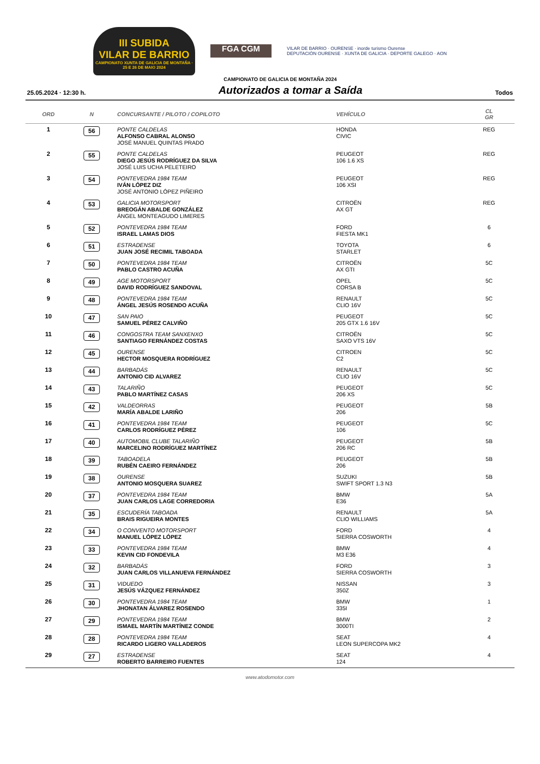III SUBIDA
VILAR DE BARRIO
CAMPIONATO XUNTA DE GALICIA DE MONTAÑA · 25 E 26 DE MAIO 2024
FGA CGM
VILAR DE BARRIO · OURENSE · inorde turismo Ourense
DEPUTACIÓN OURENSE · XUNTA DE GALICIA · DEPORTE GALEGO · AON
CAMPIONATO DE GALICIA DE MONTAÑA 2024
25.05.2024 · 12:30 h.
Autorizados a tomar a Saída
Todos
| ORD | N | CONCURSANTE / PILOTO / COPILOTO | VEHÍCULO | CL GR |
| --- | --- | --- | --- | --- |
| 1 | 56 | PONTE CALDELAS ALFONSO CABRAL ALONSO JOSÉ MANUEL QUINTAS PRADO | HONDA CIVIC | REG |
| 2 | 55 | PONTE CALDELAS DIEGO JESÚS RODRÍGUEZ DA SILVA JOSÉ LUIS UCHA PELETEIRO | PEUGEOT 106 1.6 XS | REG |
| 3 | 54 | PONTEVEDRA 1984 TEAM IVÁN LÓPEZ DIZ JOSÉ ANTONIO LÓPEZ PIÑEIRO | PEUGEOT 106 XSI | REG |
| 4 | 53 | GALICIA MOTORSPORT BREOGÁN ABALDE GONZÁLEZ ÁNGEL MONTEAGUDO LIMERES | CITROËN AX GT | REG |
| 5 | 52 | PONTEVEDRA 1984 TEAM ISRAEL LAMAS DIOS | FORD FIESTA MK1 | 6 |
| 6 | 51 | ESTRADENSE JUAN JOSÉ RECIMIL TABOADA | TOYOTA STARLET | 6 |
| 7 | 50 | PONTEVEDRA 1984 TEAM PABLO CASTRO ACUÑA | CITROËN AX GTI | 5C |
| 8 | 49 | AGE MOTORSPORT DAVID RODRÍGUEZ SANDOVAL | OPEL CORSA B | 5C |
| 9 | 48 | PONTEVEDRA 1984 TEAM ÁNGEL JESÚS ROSENDO ACUÑA | RENAULT CLIO 16V | 5C |
| 10 | 47 | SAN PAIO SAMUEL PÉREZ CALVIÑO | PEUGEOT 205 GTX 1.6 16V | 5C |
| 11 | 46 | CONGOSTRA TEAM SANXENXO SANTIAGO FERNÁNDEZ COSTAS | CITROËN SAXO VTS 16V | 5C |
| 12 | 45 | OURENSE HECTOR MOSQUERA RODRÍGUEZ | CITROEN C2 | 5C |
| 13 | 44 | BARBADÁS ANTONIO CID ALVAREZ | RENAULT CLIO 16V | 5C |
| 14 | 43 | TALARIÑO PABLO MARTÍNEZ CASAS | PEUGEOT 206 XS | 5C |
| 15 | 42 | VALDEORRAS MARÍA ABALDE LARIÑO | PEUGEOT 206 | 5B |
| 16 | 41 | PONTEVEDRA 1984 TEAM CARLOS RODRÍGUEZ PÉREZ | PEUGEOT 106 | 5C |
| 17 | 40 | AUTOMOBIL CLUBE TALARIÑO MARCELINO RODRÍGUEZ MARTÍNEZ | PEUGEOT 206 RC | 5B |
| 18 | 39 | TABOADELA RUBÉN CAEIRO FERNÁNDEZ | PEUGEOT 206 | 5B |
| 19 | 38 | OURENSE ANTONIO MOSQUERA SUAREZ | SUZUKI SWIFT SPORT 1.3 N3 | 5B |
| 20 | 37 | PONTEVEDRA 1984 TEAM JUAN CARLOS LAGE CORREDORIA | BMW E36 | 5A |
| 21 | 35 | ESCUDERÍA TABOADA BRAIS RIGUEIRA MONTES | RENAULT CLIO WILLIAMS | 5A |
| 22 | 34 | O CONVENTO MOTORSPORT MANUEL LÓPEZ LÓPEZ | FORD SIERRA COSWORTH | 4 |
| 23 | 33 | PONTEVEDRA 1984 TEAM KEVIN CID FONDEVILA | BMW M3 E36 | 4 |
| 24 | 32 | BARBADÁS JUAN CARLOS VILLANUEVA FERNÁNDEZ | FORD SIERRA COSWORTH | 3 |
| 25 | 31 | VIDUEDO JESÚS VÁZQUEZ FERNÁNDEZ | NISSAN 350Z | 3 |
| 26 | 30 | PONTEVEDRA 1984 TEAM JHONATAN ÁLVAREZ ROSENDO | BMW 335I | 1 |
| 27 | 29 | PONTEVEDRA 1984 TEAM ISMAEL MARTÍN MARTÍNEZ CONDE | BMW 3000TI | 2 |
| 28 | 28 | PONTEVEDRA 1984 TEAM RICARDO LIGERO VALLADEROS | SEAT LEON SUPERCOPA MK2 | 4 |
| 29 | 27 | ESTRADENSE ROBERTO BARREIRO FUENTES | SEAT 124 | 4 |
www.atodomotor.com